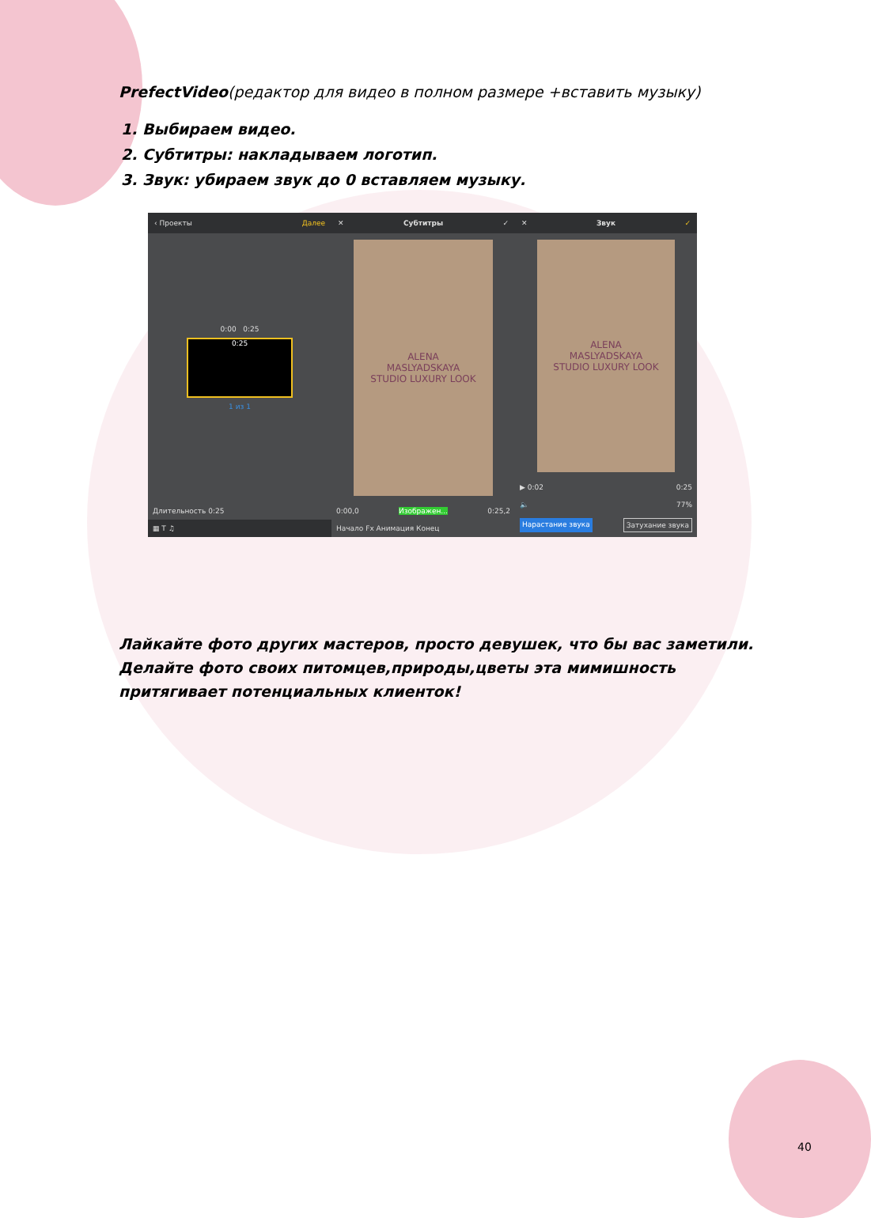PrefectVideo(редактор для видео в полном размере +вставить музыку)
1. Выбираем видео.
2. Субтитры: накладываем логотип.
3. Звук: убираем звук до 0 вставляем музыку.
‹ Проекты Далее
0:00 0:25
0:25
1 из 1
Длительность 0:25
▦ T ♫
✕ Субтитры ✓
ALENA
MASLYADSKAYA
STUDIO LUXURY LOOK
0:00,0 Изображен... 0:25,2
Начало Fx Анимация Конец
✕ Звук ✓
ALENA
MASLYADSKAYA
STUDIO LUXURY LOOK
▶ 0:02 0:25
🔈 77%
Нарастание звука Затухание звука
Лайкайте фото других мастеров, просто девушек, что бы вас заметили. Делайте фото своих питомцев,природы,цветы эта мимишность притягивает потенциальных клиенток!
40